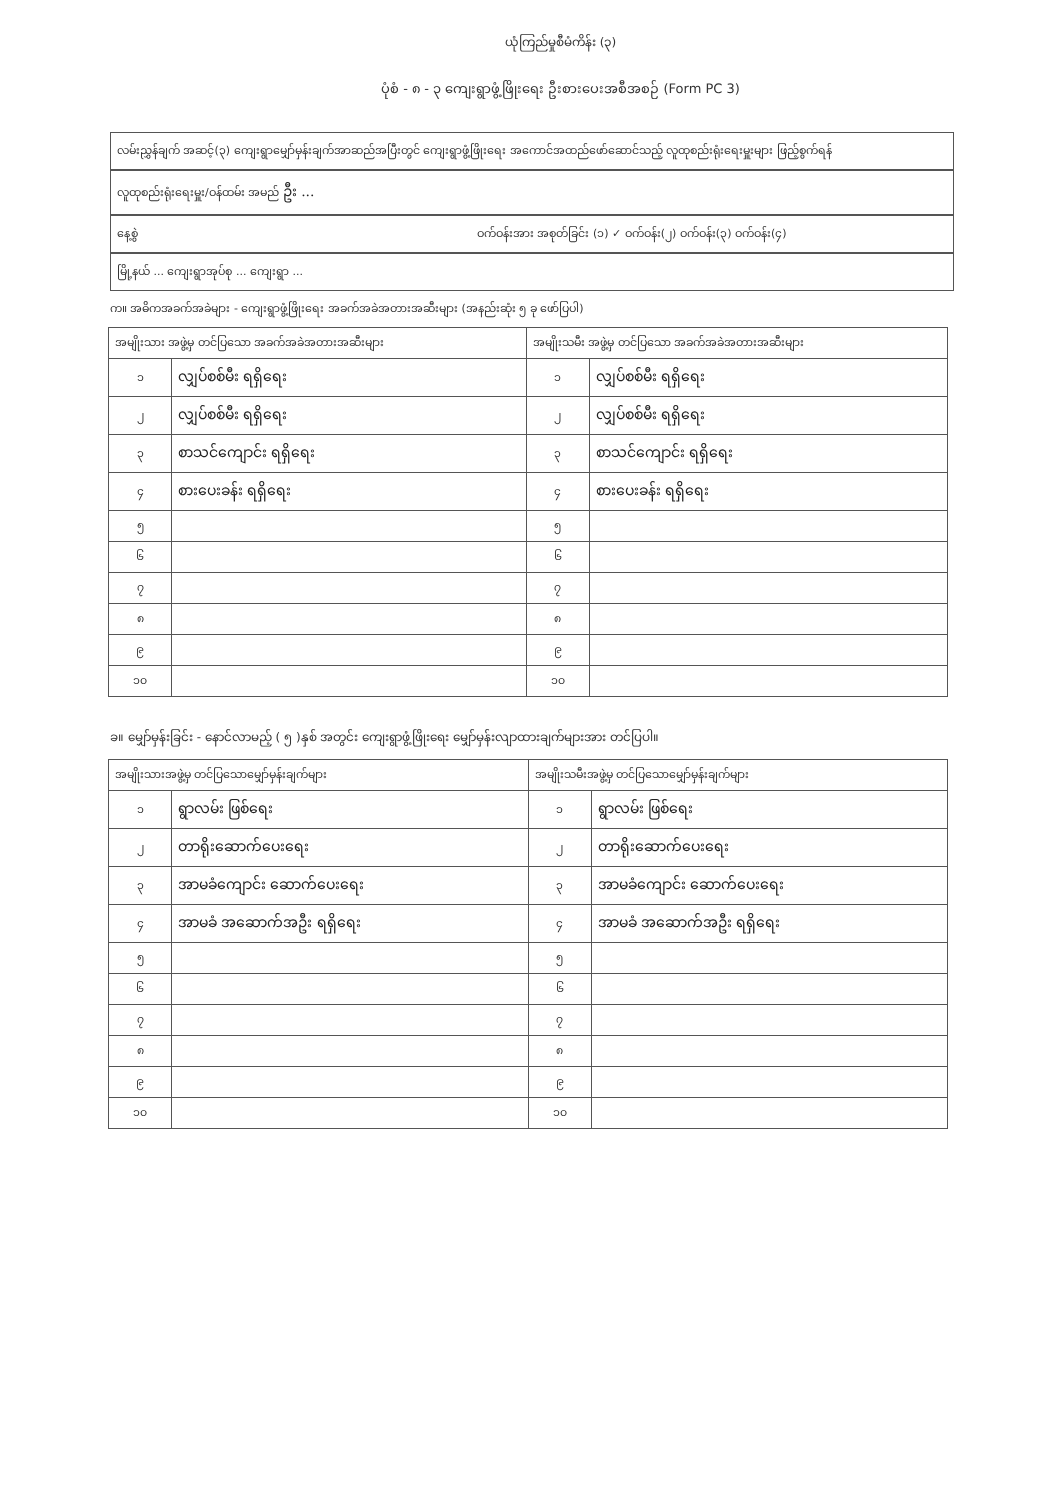ယုံကြည်မှုစီမံကိန်း (၃)
ပုံစံ - ၈ - ၃ ကျေးရွာဖွံ့ဖြိုးရေး ဦးစားပေးအစီအစဉ် (Form PC 3)
လမ်းညွှန်ချက် အဆင့်(၃) ကျေးရွာမျှော်မှန်းချက်အာဆည်အပြီးတွင် ကျေးရွာဖွံ့ဖြိုးရေး အကောင်အထည်ဖော်ဆောင်သည့် လူထုစည်းရုံးရေးမှူးများ ဖြည့်စွက်ရန်
လူထုစည်းရုံးရေးမှူး/ဝန်ထမ်း အမည် ဦး ...
နေ့စွဲ ဝက်ဝန်းအား အစုတ်ခြင်း (၁) ✓ ဝက်ဝန်း(၂) ဝက်ဝန်း(၃) ဝက်ဝန်း(၄)
မြို့နယ် ... ကျေးရွာအုပ်စု ... ကျေးရွာ ...
က။ အဓိကအခက်အခဲများ - ကျေးရွာဖွံ့ဖြိုးရေး အခက်အခဲအတားအဆီးများ (အနည်းဆုံး ၅ ခု ဖော်ပြပါ)
| အမျိုးသား အဖွဲ့မှ တင်ပြသော အခက်အခဲအတားအဆီးများ | | အမျိုးသမီး အဖွဲ့မှ တင်ပြသော အခက်အခဲအတားအဆီးများ | |
| --- | --- | --- | --- |
| ၁ | လျှပ်စစ်မီး ရရှိရေး | ၁ | လျှပ်စစ်မီး ရရှိရေး |
| ၂ | လျှပ်စစ်မီး ရရှိရေး | ၂ | လျှပ်စစ်မီး ရရှိရေး |
| ၃ | စာသင်ကျောင်း ရရှိရေး | ၃ | စာသင်ကျောင်း ရရှိရေး |
| ၄ | စားပေးခန်း ရရှိရေး | ၄ | စားပေးခန်း ရရှိရေး |
| ၅ | | ၅ | |
| ၆ | | ၆ | |
| ၇ | | ၇ | |
| ၈ | | ၈ | |
| ၉ | | ၉ | |
| ၁၀ | | ၁၀ | |
ခ။ မျှော်မှန်းခြင်း - နောင်လာမည့် ( ၅ )နှစ် အတွင်း ကျေးရွာဖွံ့ဖြိုးရေး မျှော်မှန်းလျာထားချက်များအား တင်ပြပါ။
| အမျိုးသားအဖွဲ့မှ တင်ပြသောမျှော်မှန်းချက်များ | | အမျိုးသမီးအဖွဲ့မှ တင်ပြသောမျှော်မှန်းချက်များ | |
| --- | --- | --- | --- |
| ၁ | ရွာလမ်း ဖြစ်ရေး | ၁ | ရွာလမ်း ဖြစ်ရေး |
| ၂ | တာရိုးဆောက်ပေးရေး | ၂ | တာရိုးဆောက်ပေးရေး |
| ၃ | အာမခံကျောင်း ဆောက်ပေးရေး | ၃ | အာမခံကျောင်း ဆောက်ပေးရေး |
| ၄ | အာမခံ အဆောက်အဦး ရရှိရေး | ၄ | အာမခံ အဆောက်အဦး ရရှိရေး |
| ၅ | | ၅ | |
| ၆ | | ၆ | |
| ၇ | | ၇ | |
| ၈ | | ၈ | |
| ၉ | | ၉ | |
| ၁၀ | | ၁၀ | |